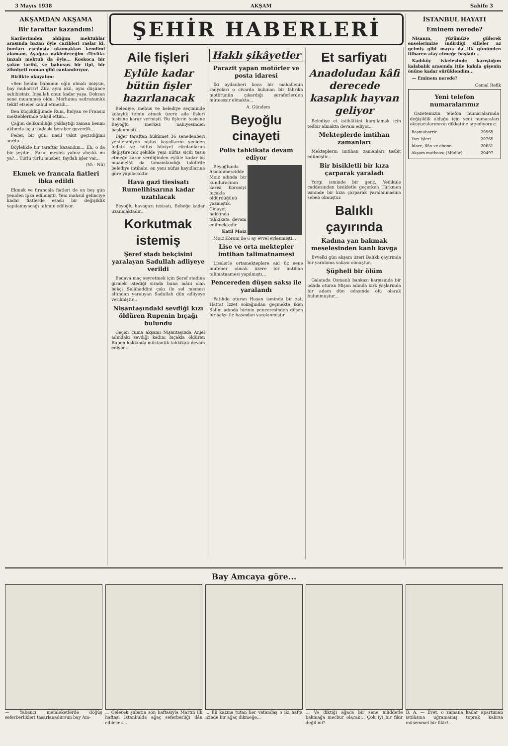3 Mayıs 1938 AKŞAM Sahife 3
AKŞAMDAN AKŞAMA
Bir taraftar kazandım!
Karilerimden aldığım mektublar arasında bazan öyle cazibleri raslar ki, bunları eşedosta okumaktan kendimi alamam. Aşağıya nakledeceğim «Tevfik» imzalı mektub da öyle... Koskoca bir yakın tarihi, ve bahusus bir tipi, bir zihniyeti roman gibi canlandırıyor.
Birlikte okuyalım:
«Sen benim babamın oğlu olmalı imişsin, bay muharrir! Zira aynı akıl, aynı düşünce sahibisiniz. İnşallah onun kadar yaşa. Doksan sene muammeş oldu. Merhuma sadrazamlık teklif etseler kabul etmezdi...
Ben küçüklüğümde Rum, İtalyan ve Fransız mekteblerinde tahsil ettim...
Çağım delikanlılığa yaklaştığı zaman benim aklımda üç arkadaşla beraber gezerdik...
Peder, bir gün, nasıl vakit geçirdiğimi sordu...
Böylelikle bir taraftar kazandım... Eh, o da bir şeydir... Fakat meslek yalnız ahçılık mı ya?... Türlü türlü müsbet, faydalı işler var...
(Vâ - Nû)
Ekmek ve francala fiatleri ibka edildi
Ekmek ve fırancala fiatleri de on beş gün yeniden ipka edilmiştir. Yeni mahsul gelinciye kadar fiatlerde esaslı bir değişiklik yapılamıyacağı tahmin ediliyor.
ŞEHİR HABERLERİ
Aile fişleri
Eylûle kadar bütün fişler hazırlanacak
Belediye, mebus ve belediye seçiminde kolaylık temin etmek üzere aile fişleri tesisine karar vermişti. Bu fişlerin tesisine Beyoğlu merkez nahiyesinden başlanmıştı...
Diğer taraftan hükûmet 36 senedenberi yenilenmiyen nüfus kayıdlarını yeniden tedkik ve nüfus hüviyet cüzdanlarını değiştirecek şekilde yeni nüfus sicili tesis etmeğe karar verdiğinden eylûle kadar bu muamelât da tamamlandığı takdirde belediye intihabı, en yeni nüfus kayıdlarına göre yapılacaktır.
Hava gazi tiesisatı Rumelihisarına kadar uzatılacak
Beyoğlu havagazı tesisatı, Bebeğe kadar uzanmaktadır...
Korkutmak istemiş
Şeref stadı bekçisini yaralayan Sadullah adliyeye verildi
Bedava maç seyretmek için Şeref stadına girmek istediği sırada buna mâni olan bekçi Salâhaddini çakı ile sol memesi altından yaralıyan Sadullah dün adliyeye verilmiştir...
Nişantaşındaki sevdiği kızı öldüren Rupenin bıçağı bulundu
Geçen cuma akşamı Nişantaşında Anjel adındaki sevdiği kadını bıçakla öldüren Rupen hakkında müstantik tahkikatı devam ediyor...
Haklı şikâyetler
Parazit yapan motörler ve posta idaresi
İki aydanberi koca bir mahallenin radyoları o civarda bulunan bir fabrika motörünün çıkardığı şeraferlerden müteessir olmakta...
A. Gündem
Beyoğlu cinayeti
Polis tahkikata devam ediyor
Beyoğlunda Asmalımescidde Moiz adında bir kunduracının karısı Koroniyi bıçakla öldürdüğünü yazmıştık. Cinayet hakkında tahkikata devam edilmektedir.
Katil Moiz
Moiz Koroni ile 6 ay evvel evlenmişti...
Lise ve orta mektepler imtihan talimatnamesi
Liselerle ortamekteplere aid üç sene muteber olmak üzere bir imtihan talimatnamesi yapılmıştı...
Pencereden düşen saksı ile yaralandı
Fatihde oturan Hasan isminde bir zat, Hattat İzzet sokağından geçmekte iken Salim adında birinin penceresinden düşen bir saksı ile başından yaralanmıştır.
Et sarfiyatı
Anadoludan kâfi derecede kasaplık hayvan geliyor
Belediye et istihlâkini karşılamak için tedbir almakta devam ediyor...
Mekteplerde imtihan zamanları
Mekteplerin imtihan zamanları tesbit edilmiştir...
Bir bisikletli bir kıza çarparak yaraladı
Yorgi isminde bir genç, Yedikule caddesinden bisikletle geçerken Türkmen isminde bir kıza çarparak yaralanmasına sebeb olmuştur.
Balıklı çayırında
Kadına yan bakmak meselesinden kanlı kavga
Evvelki gün akşam üzeri Balıklı çayırında bir yaralama vakası olmuştur...
Şüpheli bir ölüm
Galatada Osmanlı bankası karşısında bir odada oturan Mişon adında kırk yaşlarında bir adam dün odasında ölü olarak bulunmuştur...
İSTANBUL HAYATI
Eminem nerede?
Nisanın, yüzümüze gülerek enselerimize indirdiği silleler az gelmiş gibi mayıs da ilk gününden itibaren alay etmeğe başladı...
Kadıköy iskelesinde karıştığım kalabalık arasında itile kakıla gişenin önüne kadar sürüklendim...
— Eminem nerede?
Cemal Refik
Yeni telefon numaralarımız
Gazetemizin telefon numaralarında değişiklik olduğu için yeni numaraları okuyucularımızın dikkatine arzediyoruz:
| Başmuharrir | 20565 |
| Yazı işleri | 20765 |
| İdare, ilân ve abone | 20681 |
| Akşam matbaası (Müdür) | 20497 |
Bay Amcaya göre...
— Yabancı memleketlerde döğüş seferberlikleri tasarlanadursun bay Am-
... Gelecek şubatın son haftasıyla Martın ilk haftası İstanbulda ağaç seferberliği ilân edilecek...
... Eli kazma tutan her vatandaş o iki hafta içinde bir ağaç dikmeğe...
... Ve diktiği ağaca bir sene müddetle bakmağa mecbur olacak!.. Çok iyi bir fikir değil mi?
B. A. — Evet, o zamana kadar apartıman istilâsına uğramamış toprak kalırsa müsemmel bir fikir!..